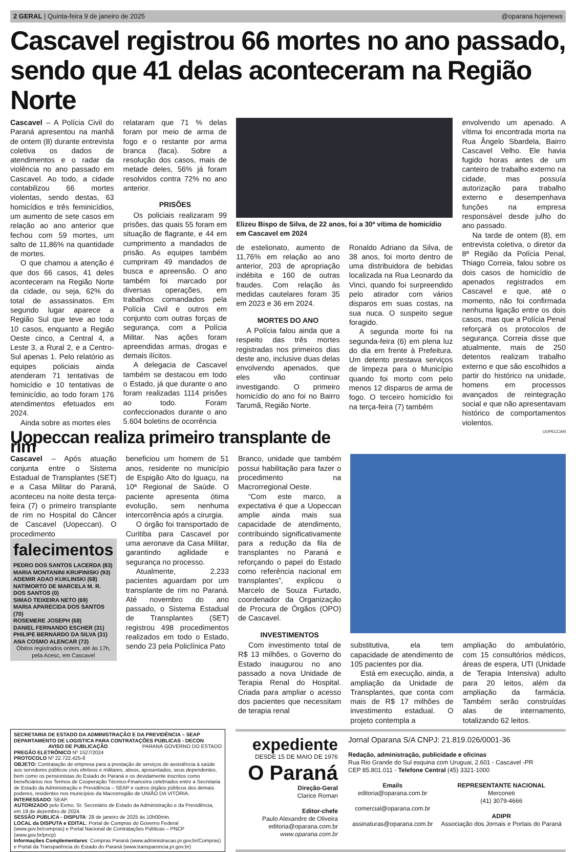2 GERAL | Quinta-feira 9 de janeiro de 2025 @oparana hojenews
Cascavel registrou 66 mortes no ano passado, sendo que 41 delas aconteceram na Região Norte
Cascavel – A Polícia Civil do Paraná apresentou na manhã de ontem (8) durante entrevista coletiva os dados de atendimentos e o radar da violência no ano passado em Cascavel. Ao todo, a cidade contabilizou 66 mortes violentas, sendo destas, 63 homicídios e três feminicídios, um aumento de sete casos em relação ao ano anterior que fechou com 59 mortes, um salto de 11,86% na quantidade de mortes.
O que chamou a atenção é que dos 66 casos, 41 deles aconteceram na Região Norte da cidade, ou seja, 62% do total de assassinatos. Em segundo lugar aparece a Região Sul que teve ao todo 10 casos, enquanto a Região Oeste cinco, a Central 4, a Leste 3, a Rural 2, e a Centro-Sul apenas 1. Pelo relatório as equipes policiais ainda atenderam 71 tentativas de homicídio e 10 tentativas de feminicídio, ao todo foram 176 atendimentos efetuados em 2024.
Ainda sobre as mortes eles
relataram que 71 % delas foram por meio de arma de fogo e o restante por arma branca (faca). Sobre a resolução dos casos, mais de metade deles, 56% já foram resolvidos contra 72% no ano anterior.
PRISÕES
Os policiais realizaram 99 prisões, das quais 55 foram em situação de flagrante, e 44 em cumprimento a mandados de prisão. As equipes também cumpriram 49 mandados de busca e apreensão. O ano também foi marcado por diversas operações, em trabalhos comandados pela Polícia Civil e outros em conjunto com outras forças de segurança, com a Polícia Militar. Nas ações foram apreendidas armas, drogas e demais ilícitos.
A delegacia de Cascavel também se destacou em todo o Estado, já que durante o ano foram realizadas 1114 prisões ao todo. Foram confeccionados durante o ano 5.604 boletins de ocorrência
Elizeu Bispo de Silva, de 22 anos, foi a 30ª vítima de homicídio em Cascavel em 2024
de estelionato, aumento de 11,76% em relação ao ano anterior, 203 de apropriação indébita e 160 de outras fraudes. Com relação às medidas cautelares foram 35 em 2023 e 36 em 2024.
MORTES DO ANO
A Polícia falou ainda que a respeito das três mortes registradas nos primeiros dias deste ano, inclusive duas delas envolvendo apenados, que eles vão continuar investigando. O primeiro homicídio do ano foi no Bairro Tarumã, Região Norte.
Ronaldo Adriano da Silva, de 38 anos, foi morto dentro de uma distribuidora de bebidas localizada na Rua Leonardo da Vinci, quando foi surpreendido pelo atirador com vários disparos em suas costas, na sua nuca. O suspeito segue foragido.
A segunda morte foi na segunda-feira (6) em plena luz do dia em frente à Prefeitura. Um detento prestava serviços de limpeza para o Município quando foi morto com pelo menos 12 disparos de arma de fogo. O terceiro homicídio foi na terça-feira (7) também
envolvendo um apenado. A vítima foi encontrada morta na Rua Ângelo Sbardela, Bairro Cascavel Velho. Ele havia fugido horas antes de um canteiro de trabalho externo na cidade, mas possuía autorização para trabalho externo e desempenhava funções na empresa responsável desde julho do ano passado.
Na tarde de ontem (8), em entrevista coletiva, o diretor da 8ª Região da Polícia Penal, Thiago Correia, falou sobre os dois casos de homicídio de apenados registrados em Cascavel e que, até o momento, não foi confirmada nenhuma ligação entre os dois casos, mas que a Polícia Penal reforçará os protocolos de segurança. Correia disse que atualmente, mais de 250 detentos realizam trabalho externo e que são escolhidos a partir do histórico na unidade, homens em processos avançados de reintegração social e que não apresentavam histórico de comportamentos violentos.
Uopeccan realiza primeiro transplante de rim
UOPECCAN
Cascavel – Após atuação conjunta entre o Sistema Estadual de Transplantes (SET) e a Casa Militar do Paraná, aconteceu na noite desta terça-feira (7) o primeiro transplante de rim no Hospital do Câncer de Cascavel (Uopeccan). O procedimento
falecimentos
PEDRO DOS SANTOS LACERDA (83)
MARIA MONTANINI KRUPINISKI (93)
ADEMIR ADAO KUKLINSKI (68)
NATIMORTO DE MARCELA M. R. DOS SANTOS (0)
SIMAO TEIXEIRA NETO (69)
MARIA APARECIDA DOS SANTOS (70)
ROSEMERE JOSEPH (68)
DANIEL FERNANDO ESCHER (31)
PHILIPE BERNARDO DA SILVA (31)
ANA COSMO ALENCAR (73)
Óbitos registrados ontem, até às 17h, pela Acesc, em Cascavel
beneficiou um homem de 51 anos, residente no município de Espigão Alto do Iguaçu, na 10ª Regional de Saúde. O paciente apresenta ótima evolução, sem nenhuma intercorrência após a cirurgia.
O órgão foi transportado de Curitiba para Cascavel por uma aeronave da Casa Militar, garantindo agilidade e segurança no processo.
Atualmente, 2.233 pacientes aguardam por um transplante de rim no Paraná. Até novembro do ano passado, o Sistema Estadual de Transplantes (SET) registrou 498 procedimentos realizados em todo o Estado, sendo 23 pela Policlínica Pato
Branco, unidade que também possui habilitação para fazer o procedimento na Macrorregional Oeste.
“Com este marco, a expectativa é que a Uopeccan amplie ainda mais sua capacidade de atendimento, contribuindo significativamente para a redução da fila de transplantes no Paraná e reforçando o papel do Estado como referência nacional em transplantes”, explicou o Marcelo de Souza Furtado, coordenador da Organização de Procura de Órgãos (OPO) de Cascavel.
INVESTIMENTOS
Com investimento total de R$ 13 milhões, o Governo do Estado inaugurou no ano passado a nova Unidade de Terapia Renal do Hospital. Criada para ampliar o acesso dos pacientes que necessitam de terapia renal
substitutiva, ela tem capacidade de atendimento de 105 pacientes por dia.
Está em execução, ainda, a ampliação da Unidade de Transplantes, que conta com mais de R$ 17 milhões de investimento estadual. O projeto contempla a
ampliação do ambulatório, com 15 consultórios médicos, áreas de espera, UTI (Unidade de Terapia Intensiva) adulto para 20 leitos, além da ampliação da farmácia. Também serão construídas alas de internamento, totalizando 62 leitos.
SECRETARIA DE ESTADO DA ADMINISTRAÇÃO E DA PREVIDÊNCIA – SEAP
DEPARTAMENTO DE LOGISTICA PARA CONTRATAÇÕES PÚBLICAS - DECON PARANÁ GOVERNO DO ESTADO
AVISO DE PUBLICAÇÃO
PREGÃO ELETRÔNICO Nº 1527/2024
PROTOCOLO Nº 22.722.425-8
OBJETO: Contratação de empresa para a prestação de serviços de assistência à saúde aos servidores públicos civis efetivos e militares, ativos, aposentados, seus dependentes, bem como os pensionistas do Estado do Paraná e os devidamente inscritos como beneficiários nos Termos de Cooperação Técnico-Financeira celebrados entre a Secretaria de Estado da Administração e Previdência – SEAP e outros órgãos públicos dos demais poderes, residentes nos municípios da Macrorregião de UNIÃO DA VITÓRIA.
INTERESSADO: SEAP.
AUTORIZADO pelo Exmo. Sr. Secretário de Estado da Administração e da Previdência, em 19 de dezembro de 2024.
SESSÃO PÚBLICA - DISPUTA: 28 de janeiro de 2025 às 10h00min.
LOCAL da DISPUTA e EDITAL: Portal de Compras do Governo Federal (www.gov.br/compras) e Portal Nacional de Contratações Públicas – PNCP (www.gov.br/pncp)
Informações Complementares: Compras Paraná (www.administracao.pr.gov.br/Compras) e Portal da Transparência do Estado do Paraná (www.transparencia.pr.gov.br)
expediente
DESDE 15 DE MAIO DE 1976
O Paraná
Direção-Geral
Clarice Roman
Editor-chefe
Paulo Alexandre de Oliveira
editoria@oparana.com.br
www.oparana.com.br
Jornal Oparana S/A CNPJ: 21.819.026/0001-36
Redação, administração, publicidade e oficinas
Rua Rio Grande do Sul esquina com Uruguai, 2.601 - Cascavel -PR
CEP 85.801.011 - Telefone Central (45) 3321-1000
Emails
editoria@oparana.com.br
comercial@oparana.com.br
assinaturas@oparana.com.br
REPRESENTANTE NACIONAL
Merconeti
(41) 3079-4666
ADIPR
Associação dos Jornais e Portais do Paraná